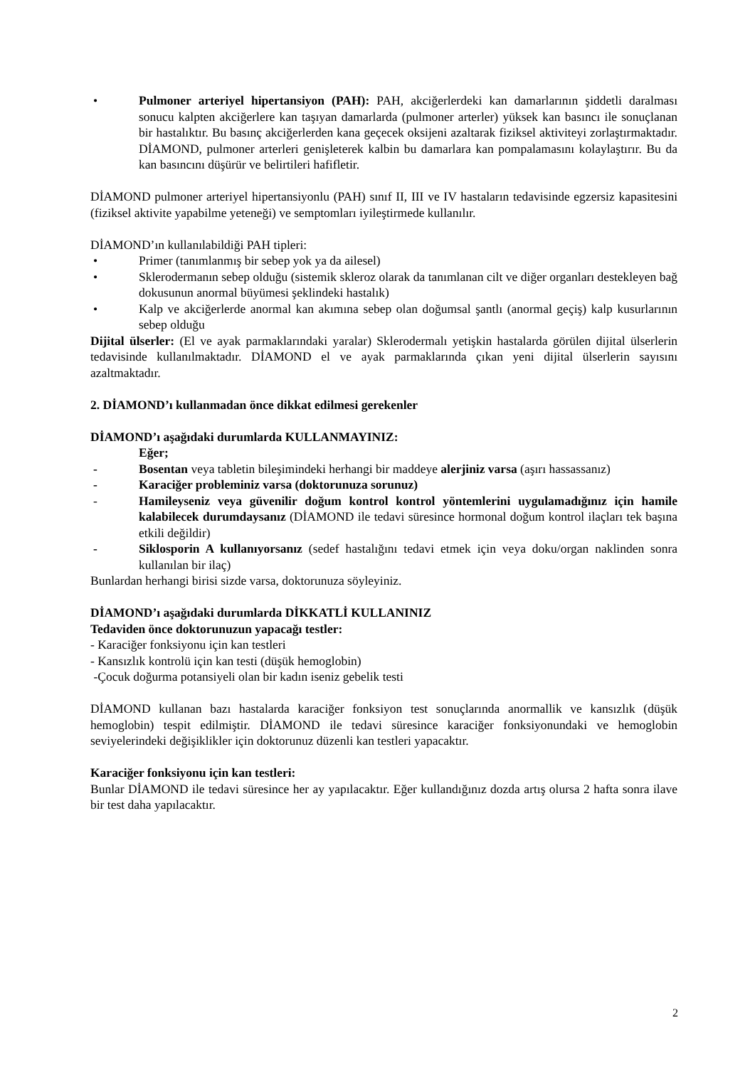• Pulmoner arteriyel hipertansiyon (PAH): PAH, akciğerlerdeki kan damarlarının şiddetli daralması sonucu kalpten akciğerlere kan taşıyan damarlarda (pulmoner arterler) yüksek kan basıncı ile sonuçlanan bir hastalıktır. Bu basınç akciğerlerden kana geçecek oksijeni azaltarak fiziksel aktiviteyi zorlaştırmaktadır. DİAMOND, pulmoner arterleri genişleterek kalbin bu damarlara kan pompalamasını kolaylaştırır. Bu da kan basıncını düşürür ve belirtileri hafifletir.
DİAMOND pulmoner arteriyel hipertansiyonlu (PAH) sınıf II, III ve IV hastaların tedavisinde egzersiz kapasitesini (fiziksel aktivite yapabilme yeteneği) ve semptomları iyileştirmede kullanılır.
DİAMOND’ın kullanılabildiği PAH tipleri:
• Primer (tanımlanmış bir sebep yok ya da ailesel)
• Sklerodermanın sebep olduğu (sistemik skleroz olarak da tanımlanan cilt ve diğer organları destekleyen bağ dokusunun anormal büyümesi şeklindeki hastalık)
• Kalp ve akciğerlerde anormal kan akımına sebep olan doğumsal şantlı (anormal geçiş) kalp kusurlarının sebep olduğu
Dijital ülserler: (El ve ayak parmaklarındaki yaralar) Sklerodermalı yetişkin hastalarda görülen dijital ülserlerin tedavisinde kullanılmaktadır. DİAMOND el ve ayak parmaklarında çıkan yeni dijital ülserlerin sayısını azaltmaktadır.
2. DİAMOND’ı kullanmadan önce dikkat edilmesi gerekenler
DİAMOND’ı aşağıdaki durumlarda KULLANMAYINIZ:
Eğer;
- Bosentan veya tabletin bileşimindeki herhangi bir maddeye alerjiniz varsa (aşırı hassassanız)
- Karaciğer probleminiz varsa (doktorunuza sorunuz)
- Hamileyseniz veya güvenilir doğum kontrol kontrol yöntemlerini uygulamadığınız için hamile kalabilecek durumdaysanız (DİAMOND ile tedavi süresince hormonal doğum kontrol ilaçları tek başına etkili değildir)
- Siklosporin A kullanıyorsanız (sedef hastalığını tedavi etmek için veya doku/organ naklinden sonra kullanılan bir ilaç)
Bunlardan herhangi birisi sizde varsa, doktorunuza söyleyiniz.
DİAMOND’ı aşağıdaki durumlarda DİKKATLİ KULLANINIZ
Tedaviden önce doktorunuzun yapacağı testler:
- Karaciğer fonksiyonu için kan testleri
- Kansızlık kontrolü için kan testi (düşük hemoglobin)
-Çocuk doğurma potansiyeli olan bir kadın iseniz gebelik testi
DİAMOND kullanan bazı hastalarda karaciğer fonksiyon test sonuçlarında anormallik ve kansızlık (düşük hemoglobin) tespit edilmiştir. DİAMOND ile tedavi süresince karaciğer fonksiyonundaki ve hemoglobin seviyelerindeki değişiklikler için doktorunuz düzenli kan testleri yapacaktır.
Karaciğer fonksiyonu için kan testleri:
Bunlar DİAMOND ile tedavi süresince her ay yapılacaktır. Eğer kullandığınız dozda artış olursa 2 hafta sonra ilave bir test daha yapılacaktır.
2